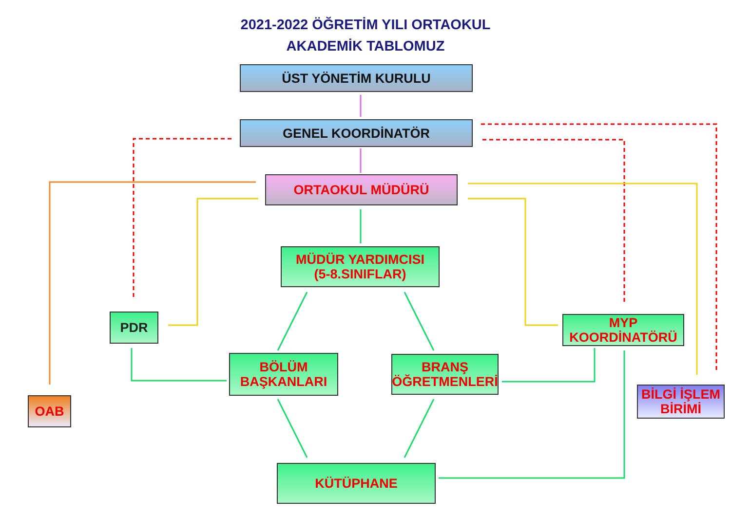2021-2022 ÖĞRETİM YILI ORTAOKUL
AKADEMİK TABLOMUZ
ÜST YÖNETİM KURULU
GENEL KOORDİNATÖR
ORTAOKUL MÜDÜRÜ
MÜDÜR YARDIMCISI
(5-8.SINIFLAR)
PDR
MYP
KOORDİNATÖRÜ
BÖLÜM
BAŞKANLARI
BRANŞ
ÖĞRETMENLERİ
OAB
BİLGİ İŞLEM
BİRİMİ
KÜTÜPHANE